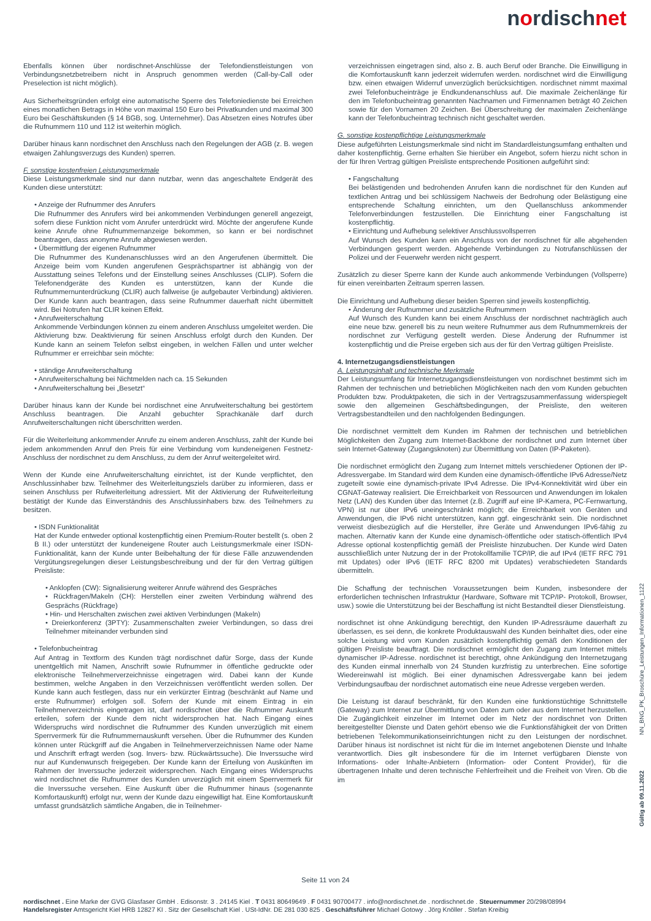nordischnet
Ebenfalls können über nordischnet-Anschlüsse der Telefondienstleistungen von Verbindungsnetzbetreibern nicht in Anspruch genommen werden (Call-by-Call oder Preselection ist nicht möglich).
Aus Sicherheitsgründen erfolgt eine automatische Sperre des Telefoniedienste bei Erreichen eines monatlichen Betrags in Höhe von maximal 150 Euro bei Privatkunden und maximal 300 Euro bei Geschäftskunden (§ 14 BGB, sog. Unternehmer). Das Absetzen eines Notrufes über die Rufnummern 110 und 112 ist weiterhin möglich.
Darüber hinaus kann nordischnet den Anschluss nach den Regelungen der AGB (z. B. wegen etwaigen Zahlungsverzugs des Kunden) sperren.
F. sonstige kostenfreien Leistungsmerkmale
Diese Leistungsmerkmale sind nur dann nutzbar, wenn das angeschaltete Endgerät des Kunden diese unterstützt:
• Anzeige der Rufnummer des Anrufers
Die Rufnummer des Anrufers wird bei ankommenden Verbindungen generell angezeigt, sofern diese Funktion nicht vom Anrufer unterdrückt wird. Möchte der angerufene Kunde keine Anrufe ohne Rufnummernanzeige bekommen, so kann er bei nordischnet beantragen, dass anonyme Anrufe abgewiesen werden.
• Übermittlung der eigenen Rufnummer
Die Rufnummer des Kundenanschlusses wird an den Angerufenen übermittelt. Die Anzeige beim vom Kunden angerufenen Gesprächspartner ist abhängig von der Ausstattung seines Telefons und der Einstellung seines Anschlusses (CLIP). Sofern die Telefonendgeräte des Kunden es unterstützen, kann der Kunde die Rufnummernunterdrückung (CLIR) auch fallweise (je aufgebauter Verbindung) aktivieren. Der Kunde kann auch beantragen, dass seine Rufnummer dauerhaft nicht übermittelt wird. Bei Notrufen hat CLIR keinen Effekt.
• Anrufweiterschaltung
Ankommende Verbindungen können zu einem anderen Anschluss umgeleitet werden. Die Aktivierung bzw. Deaktivierung für seinen Anschluss erfolgt durch den Kunden. Der Kunde kann an seinem Telefon selbst eingeben, in welchen Fällen und unter welcher Rufnummer er erreichbar sein möchte:
• ständige Anrufweiterschaltung
• Anrufweiterschaltung bei Nichtmelden nach ca. 15 Sekunden
• Anrufweiterschaltung bei „Besetzt“
Darüber hinaus kann der Kunde bei nordischnet eine Anrufweiterschaltung bei gestörtem Anschluss beantragen. Die Anzahl gebuchter Sprachkanäle darf durch Anrufweiterschaltungen nicht überschritten werden.
Für die Weiterleitung ankommender Anrufe zu einem anderen Anschluss, zahlt der Kunde bei jedem ankommenden Anruf den Preis für eine Verbindung vom kundeneigenen Festnetz-Anschluss der nordischnet zu dem Anschluss, zu dem der Anruf weitergeleitet wird.
Wenn der Kunde eine Anrufweiterschaltung einrichtet, ist der Kunde verpflichtet, den Anschlussinhaber bzw. Teilnehmer des Weiterleitungsziels darüber zu informieren, dass er seinen Anschluss per Rufweiterleitung adressiert. Mit der Aktivierung der Rufweiterleitung bestätigt der Kunde das Einverständnis des Anschlussinhabers bzw. des Teilnehmers zu besitzen.
• ISDN Funktionalität
Hat der Kunde entweder optional kostenpflichtig einen Premium-Router bestellt (s. oben 2 B II.) oder unterstützt der kundeneigene Router auch Leistungsmerkmale einer ISDN-Funktionalität, kann der Kunde unter Beibehaltung der für diese Fälle anzuwendenden Vergütungsregelungen dieser Leistungsbeschreibung und der für den Vertrag gültigen Preisliste:
• Anklopfen (CW): Signalisierung weiterer Anrufe während des Gespräches
• Rückfragen/Makeln (CH): Herstellen einer zweiten Verbindung während des Gesprächs (Rückfrage)
• Hin- und Herschalten zwischen zwei aktiven Verbindungen (Makeln)
• Dreierkonferenz (3PTY): Zusammenschalten zweier Verbindungen, so dass drei Teilnehmer miteinander verbunden sind
• Telefonbucheintrag
Auf Antrag in Textform des Kunden trägt nordischnet dafür Sorge, dass der Kunde unentgeltlich mit Namen, Anschrift sowie Rufnummer in öffentliche gedruckte oder elektronische Teilnehmerverzeichnisse eingetragen wird. Dabei kann der Kunde bestimmen, welche Angaben in den Verzeichnissen veröffentlicht werden sollen. Der Kunde kann auch festlegen, dass nur ein verkürzter Eintrag (beschränkt auf Name und erste Rufnummer) erfolgen soll. Sofern der Kunde mit einem Eintrag in ein Teilnehmerverzeichnis eingetragen ist, darf nordischnet über die Rufnummer Auskunft erteilen, sofern der Kunde dem nicht widersprochen hat. Nach Eingang eines Widerspruchs wird nordischnet die Rufnummer des Kunden unverzüglich mit einem Sperrvermerk für die Rufnummernauskunft versehen. Über die Rufnummer des Kunden können unter Rückgriff auf die Angaben in Teilnehmerverzeichnissen Name oder Name und Anschrift erfragt werden (sog. Invers- bzw. Rückwärtssuche). Die Inverssuche wird nur auf Kundenwunsch freigegeben. Der Kunde kann der Erteilung von Auskünften im Rahmen der Inverssuche jederzeit widersprechen. Nach Eingang eines Widerspruchs wird nordischnet die Rufnummer des Kunden unverzüglich mit einem Sperrvermerk für die Inverssuche versehen. Eine Auskunft über die Rufnummer hinaus (sogenannte Komfortauskunft) erfolgt nur, wenn der Kunde dazu eingewilligt hat. Eine Komfortauskunft umfasst grundsätzlich sämtliche Angaben, die in Teilnehmer-
verzeichnissen eingetragen sind, also z. B. auch Beruf oder Branche. Die Einwilligung in die Komfortauskunft kann jederzeit widerrufen werden. nordischnet wird die Einwilligung bzw. einen etwaigen Widerruf unverzüglich berücksichtigen. nordischnet nimmt maximal zwei Telefonbucheinträge je Endkundenanschluss auf. Die maximale Zeichenlänge für den im Telefonbucheintrag genannten Nachnamen und Firmennamen beträgt 40 Zeichen sowie für den Vornamen 20 Zeichen. Bei Überschreitung der maximalen Zeichenlänge kann der Telefonbucheintrag technisch nicht geschaltet werden.
G. sonstige kostenpflichtige Leistungsmerkmale
Diese aufgeführten Leistungsmerkmale sind nicht im Standardleistungsumfang enthalten und daher kostenpflichtig. Gerne erhalten Sie hierüber ein Angebot, sofern hierzu nicht schon in der für Ihren Vertrag gültigen Preisliste entsprechende Positionen aufgeführt sind:
• Fangschaltung
Bei belästigenden und bedrohenden Anrufen kann die nordischnet für den Kunden auf textlichen Antrag und bei schlüssigem Nachweis der Bedrohung oder Belästigung eine entsprechende Schaltung einrichten, um den Quellanschluss ankommender Telefonverbindungen festzustellen. Die Einrichtung einer Fangschaltung ist kostenpflichtig.
• Einrichtung und Aufhebung selektiver Anschlussvollsperren
Auf Wunsch des Kunden kann ein Anschluss von der nordischnet für alle abgehenden Verbindungen gesperrt werden. Abgehende Verbindungen zu Notrufanschlüssen der Polizei und der Feuerwehr werden nicht gesperrt.
Zusätzlich zu dieser Sperre kann der Kunde auch ankommende Verbindungen (Vollsperre) für einen vereinbarten Zeitraum sperren lassen.
Die Einrichtung und Aufhebung dieser beiden Sperren sind jeweils kostenpflichtig.
• Änderung der Rufnummer und zusätzliche Rufnummern
Auf Wunsch des Kunden kann bei einem Anschluss der nordischnet nachträglich auch eine neue bzw. generell bis zu neun weitere Rufnummer aus dem Rufnummernkreis der nordischnet zur Verfügung gestellt werden. Diese Änderung der Rufnummer ist kostenpflichtig und die Preise ergeben sich aus der für den Vertrag gültigen Preisliste.
4. Internetzugangsdienstleistungen
A. Leistungsinhalt und technische Merkmale
Der Leistungsumfang für Internetzugangsdienstleistungen von nordischnet bestimmt sich im Rahmen der technischen und betrieblichen Möglichkeiten nach den vom Kunden gebuchten Produkten bzw. Produktpaketen, die sich in der Vertragszusammenfassung widerspiegelt sowie den allgemeinen Geschäftsbedingungen, der Preisliste, den weiteren Vertragsbestandteilen und den nachfolgenden Bedingungen.
Die nordischnet vermittelt dem Kunden im Rahmen der technischen und betrieblichen Möglichkeiten den Zugang zum Internet-Backbone der nordischnet und zum Internet über sein Internet-Gateway (Zugangsknoten) zur Übermittlung von Daten (IP-Paketen).
Die nordischnet ermöglicht den Zugang zum Internet mittels verschiedener Optionen der IP-Adressvergabe. Im Standard wird dem Kunden eine dynamisch-öffentliche IPv6 Adresse/Netz zugeteilt sowie eine dynamisch-private IPv4 Adresse. Die IPv4-Konnektivität wird über ein CGNAT-Gateway realisiert. Die Erreichbarkeit von Ressourcen und Anwendungen im lokalen Netz (LAN) des Kunden über das Internet (z.B. Zugriff auf eine IP-Kamera, PC-Fernwartung, VPN) ist nur über IPv6 uneingeschränkt möglich; die Erreichbarkeit von Geräten und Anwendungen, die IPv6 nicht unterstützen, kann ggf. eingeschränkt sein. Die nordischnet verweist diesbezüglich auf die Hersteller, ihre Geräte und Anwendungen IPv6-fähig zu machen. Alternativ kann der Kunde eine dynamisch-öffentliche oder statisch-öffentlich IPv4 Adresse optional kostenpflichtig gemäß der Preisliste hinzubuchen. Der Kunde wird Daten ausschließlich unter Nutzung der in der Protokollfamilie TCP/IP, die auf IPv4 (IETF RFC 791 mit Updates) oder IPv6 (IETF RFC 8200 mit Updates) verabschiedeten Standards übermitteln.
Die Schaffung der technischen Voraussetzungen beim Kunden, insbesondere der erforderlichen technischen Infrastruktur (Hardware, Software mit TCP/IP- Protokoll, Browser, usw.) sowie die Unterstützung bei der Beschaffung ist nicht Bestandteil dieser Dienstleistung.
nordischnet ist ohne Ankündigung berechtigt, den Kunden IP-Adressräume dauerhaft zu überlassen, es sei denn, die konkrete Produktauswahl des Kunden beinhaltet dies, oder eine solche Leistung wird vom Kunden zusätzlich kostenpflichtig gemäß den Konditionen der gültigen Preisliste beauftragt. Die nordischnet ermöglicht den Zugang zum Internet mittels dynamischer IP-Adresse. nordischnet ist berechtigt, ohne Ankündigung den Internetzugang des Kunden einmal innerhalb von 24 Stunden kurzfristig zu unterbrechen. Eine sofortige Wiedereinwahl ist möglich. Bei einer dynamischen Adressvergabe kann bei jedem Verbindungsaufbau der nordischnet automatisch eine neue Adresse vergeben werden.
Die Leistung ist darauf beschränkt, für den Kunden eine funktionstüchtige Schnittstelle (Gateway) zum Internet zur Übermittlung von Daten zum oder aus dem Internet herzustellen. Die Zugänglichkeit einzelner im Internet oder im Netz der nordischnet von Dritten bereitgestellter Dienste und Daten gehört ebenso wie die Funktionsfähigkeit der von Dritten betriebenen Telekommunikationseinrichtungen nicht zu den Leistungen der nordischnet. Darüber hinaus ist nordischnet ist nicht für die im Internet angebotenen Dienste und Inhalte verantwortlich. Dies gilt insbesondere für die im Internet verfügbaren Dienste von Informations- oder Inhalte-Anbietern (Information- oder Content Provider), für die übertragenen Inhalte und deren technische Fehlerfreiheit und die Freiheit von Viren. Ob die im
Gültig ab 09.11.2022 NN_BNG_PK_Broschüre_Leistungen_Informationen_1122
Seite 11 von 24
nordischnet . Eine Marke der GVG Glasfaser GmbH . Edisonstr. 3 . 24145 Kiel . T 0431 80649649 . F 0431 90700477 . info@nordischnet.de . nordischnet.de . Steuernummer 20/298/08994
Handelsregister Amtsgericht Kiel HRB 12827 KI . Sitz der Gesellschaft Kiel . USt-IdNr. DE 281 030 825 . Geschäftsführer Michael Gotowy . Jörg Knöller . Stefan Kreibig